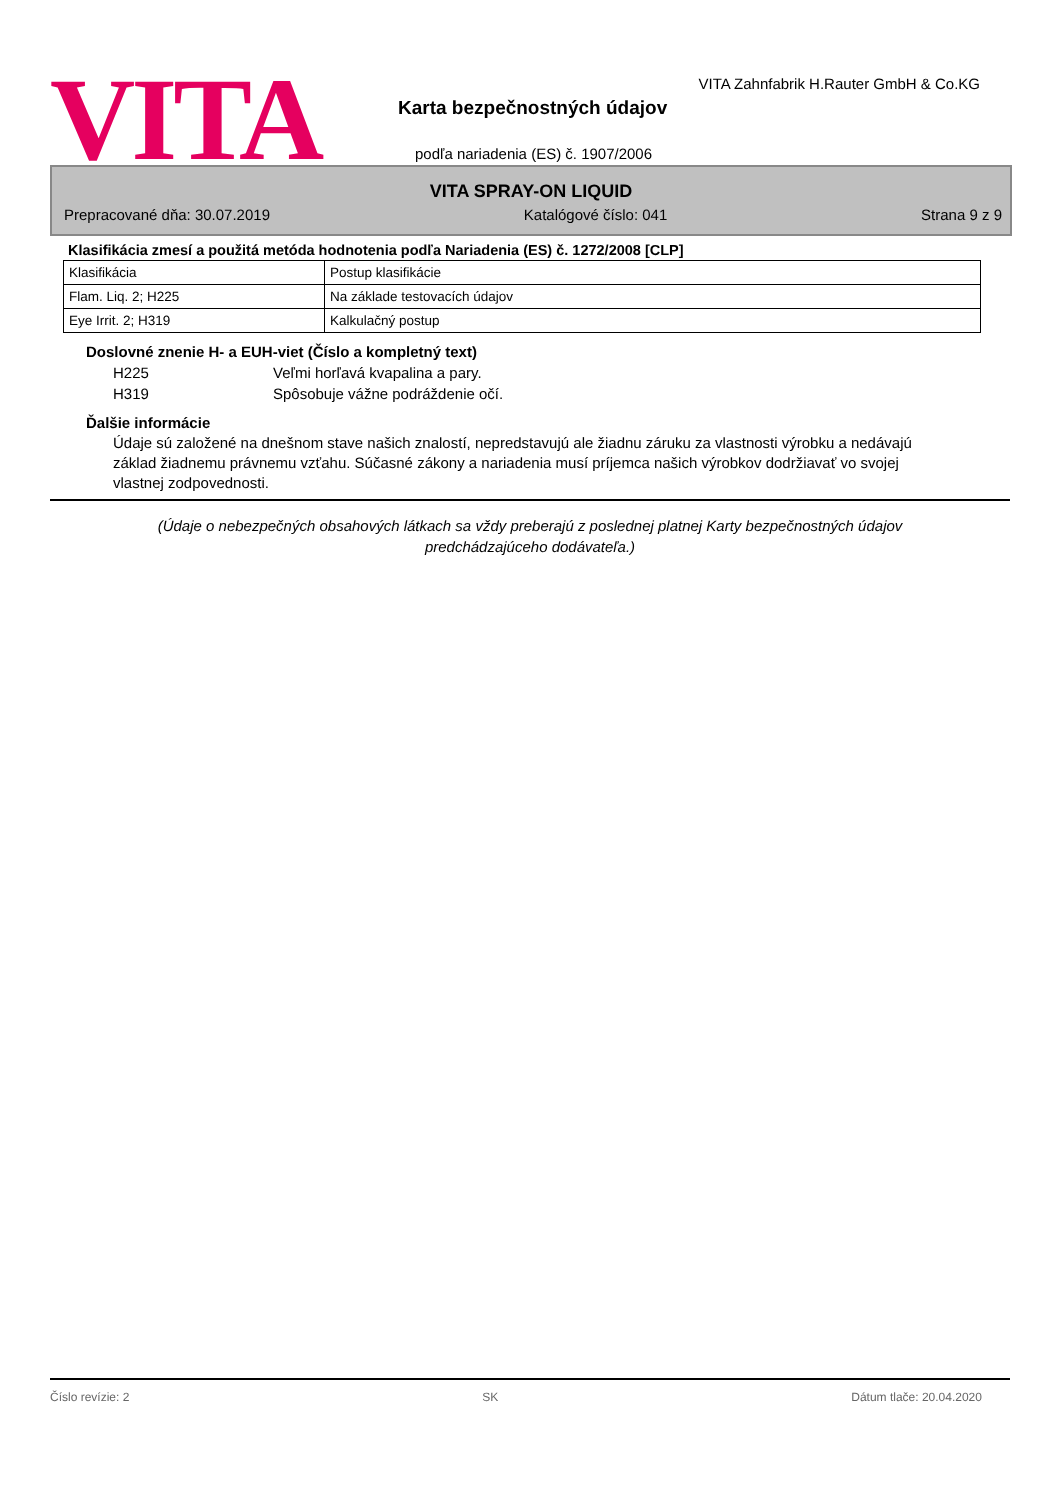VITA
VITA Zahnfabrik H.Rauter GmbH & Co.KG
Karta bezpečnostných údajov
podľa nariadenia (ES) č. 1907/2006
VITA SPRAY-ON LIQUID
Prepracované dňa: 30.07.2019 Katalógové číslo: 041 Strana 9 z 9
Klasifikácia zmesí a použitá metóda hodnotenia podľa Nariadenia (ES) č. 1272/2008 [CLP]
| Klasifikácia | Postup klasifikácie |
| Flam. Liq. 2; H225 | Na základe testovacích údajov |
| Eye Irrit. 2; H319 | Kalkulačný postup |
Doslovné znenie H- a EUH-viet (Číslo a kompletný text)
H225 Veľmi horľavá kvapalina a pary.
H319 Spôsobuje vážne podráždenie očí.
Ďalšie informácie
Údaje sú založené na dnešnom stave našich znalostí, nepredstavujú ale žiadnu záruku za vlastnosti výrobku a nedávajú základ žiadnemu právnemu vzťahu. Súčasné zákony a nariadenia musí príjemca našich výrobkov dodržiavať vo svojej vlastnej zodpovednosti.
(Údaje o nebezpečných obsahových látkach sa vždy preberajú z poslednej platnej Karty bezpečnostných údajov
predchádzajúceho dodávateľa.)
Číslo revízie: 2 SK Dátum tlače: 20.04.2020